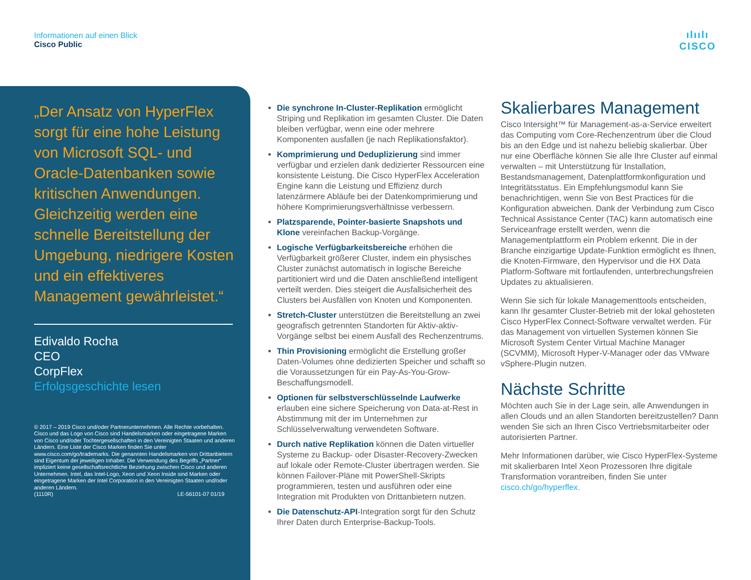Informationen auf einen Blick
Cisco Public
ılıılı
CISCO
„Der Ansatz von HyperFlex sorgt für eine hohe Leistung von Microsoft SQL- und Oracle-Datenbanken sowie kritischen Anwendungen. Gleichzeitig werden eine schnelle Bereitstellung der Umgebung, niedrigere Kosten und ein effektiveres Management gewährleistet.“
Edivaldo Rocha
CEO
CorpFlex
Erfolgsgeschichte lesen
© 2017 – 2019 Cisco und/oder Partnerunternehmen. Alle Rechte vorbehalten. Cisco und das Logo von Cisco sind Handelsmarken oder eingetragene Marken von Cisco und/oder Tochtergesellschaften in den Vereinigten Staaten und anderen Ländern. Eine Liste der Cisco Marken finden Sie unter www.cisco.com/go/trademarks. Die genannten Handelsmarken von Drittanbietern sind Eigentum der jeweiligen Inhaber. Die Verwendung des Begriffs „Partner“ impliziert keine gesellschaftsrechtliche Beziehung zwischen Cisco und anderen Unternehmen. Intel, das Intel-Logo, Xeon und Xeon Inside sind Marken oder eingetragene Marken der Intel Corporation in den Vereinigten Staaten und/oder anderen Ländern.
(1110R) LE-56101-07 01/19
Die synchrone In-Cluster-Replikation ermöglicht Striping und Replikation im gesamten Cluster. Die Daten bleiben verfügbar, wenn eine oder mehrere Komponenten ausfallen (je nach Replikationsfaktor).
Komprimierung und Deduplizierung sind immer verfügbar und erzielen dank dedizierter Ressourcen eine konsistente Leistung. Die Cisco HyperFlex Acceleration Engine kann die Leistung und Effizienz durch latenzärmere Abläufe bei der Datenkomprimierung und höhere Komprimierungsverhältnisse verbessern.
Platzsparende, Pointer-basierte Snapshots und Klone vereinfachen Backup-Vorgänge.
Logische Verfügbarkeitsbereiche erhöhen die Verfügbarkeit größerer Cluster, indem ein physisches Cluster zunächst automatisch in logische Bereiche partitioniert wird und die Daten anschließend intelligent verteilt werden. Dies steigert die Ausfallsicherheit des Clusters bei Ausfällen von Knoten und Komponenten.
Stretch-Cluster unterstützen die Bereitstellung an zwei geografisch getrennten Standorten für Aktiv-aktiv-Vorgänge selbst bei einem Ausfall des Rechenzentrums.
Thin Provisioning ermöglicht die Erstellung großer Daten-Volumes ohne dedizierten Speicher und schafft so die Voraussetzungen für ein Pay-As-You-Grow-Beschaffungsmodell.
Optionen für selbstverschlüsselnde Laufwerke erlauben eine sichere Speicherung von Data-at-Rest in Abstimmung mit der im Unternehmen zur Schlüsselverwaltung verwendeten Software.
Durch native Replikation können die Daten virtueller Systeme zu Backup- oder Disaster-Recovery-Zwecken auf lokale oder Remote-Cluster übertragen werden. Sie können Failover-Pläne mit PowerShell-Skripts programmieren, testen und ausführen oder eine Integration mit Produkten von Drittanbietern nutzen.
Die Datenschutz-API-Integration sorgt für den Schutz Ihrer Daten durch Enterprise-Backup-Tools.
Skalierbares Management
Cisco Intersight™ für Management-as-a-Service erweitert das Computing vom Core-Rechenzentrum über die Cloud bis an den Edge und ist nahezu beliebig skalierbar. Über nur eine Oberfläche können Sie alle Ihre Cluster auf einmal verwalten – mit Unterstützung für Installation, Bestandsmanagement, Datenplattformkonfiguration und Integritätsstatus. Ein Empfehlungsmodul kann Sie benachrichtigen, wenn Sie von Best Practices für die Konfiguration abweichen. Dank der Verbindung zum Cisco Technical Assistance Center (TAC) kann automatisch eine Serviceanfrage erstellt werden, wenn die Managementplattform ein Problem erkennt. Die in der Branche einzigartige Update-Funktion ermöglicht es Ihnen, die Knoten-Firmware, den Hypervisor und die HX Data Platform-Software mit fortlaufenden, unterbrechungsfreien Updates zu aktualisieren.
Wenn Sie sich für lokale Managementtools entscheiden, kann Ihr gesamter Cluster-Betrieb mit der lokal gehosteten Cisco HyperFlex Connect-Software verwaltet werden. Für das Management von virtuellen Systemen können Sie Microsoft System Center Virtual Machine Manager (SCVMM), Microsoft Hyper-V-Manager oder das VMware vSphere-Plugin nutzen.
Nächste Schritte
Möchten auch Sie in der Lage sein, alle Anwendungen in allen Clouds und an allen Standorten bereitzustellen? Dann wenden Sie sich an Ihren Cisco Vertriebsmitarbeiter oder autorisierten Partner.
Mehr Informationen darüber, wie Cisco HyperFlex-Systeme mit skalierbaren Intel Xeon Prozessoren Ihre digitale Transformation vorantreiben, finden Sie unter cisco.ch/go/hyperflex.